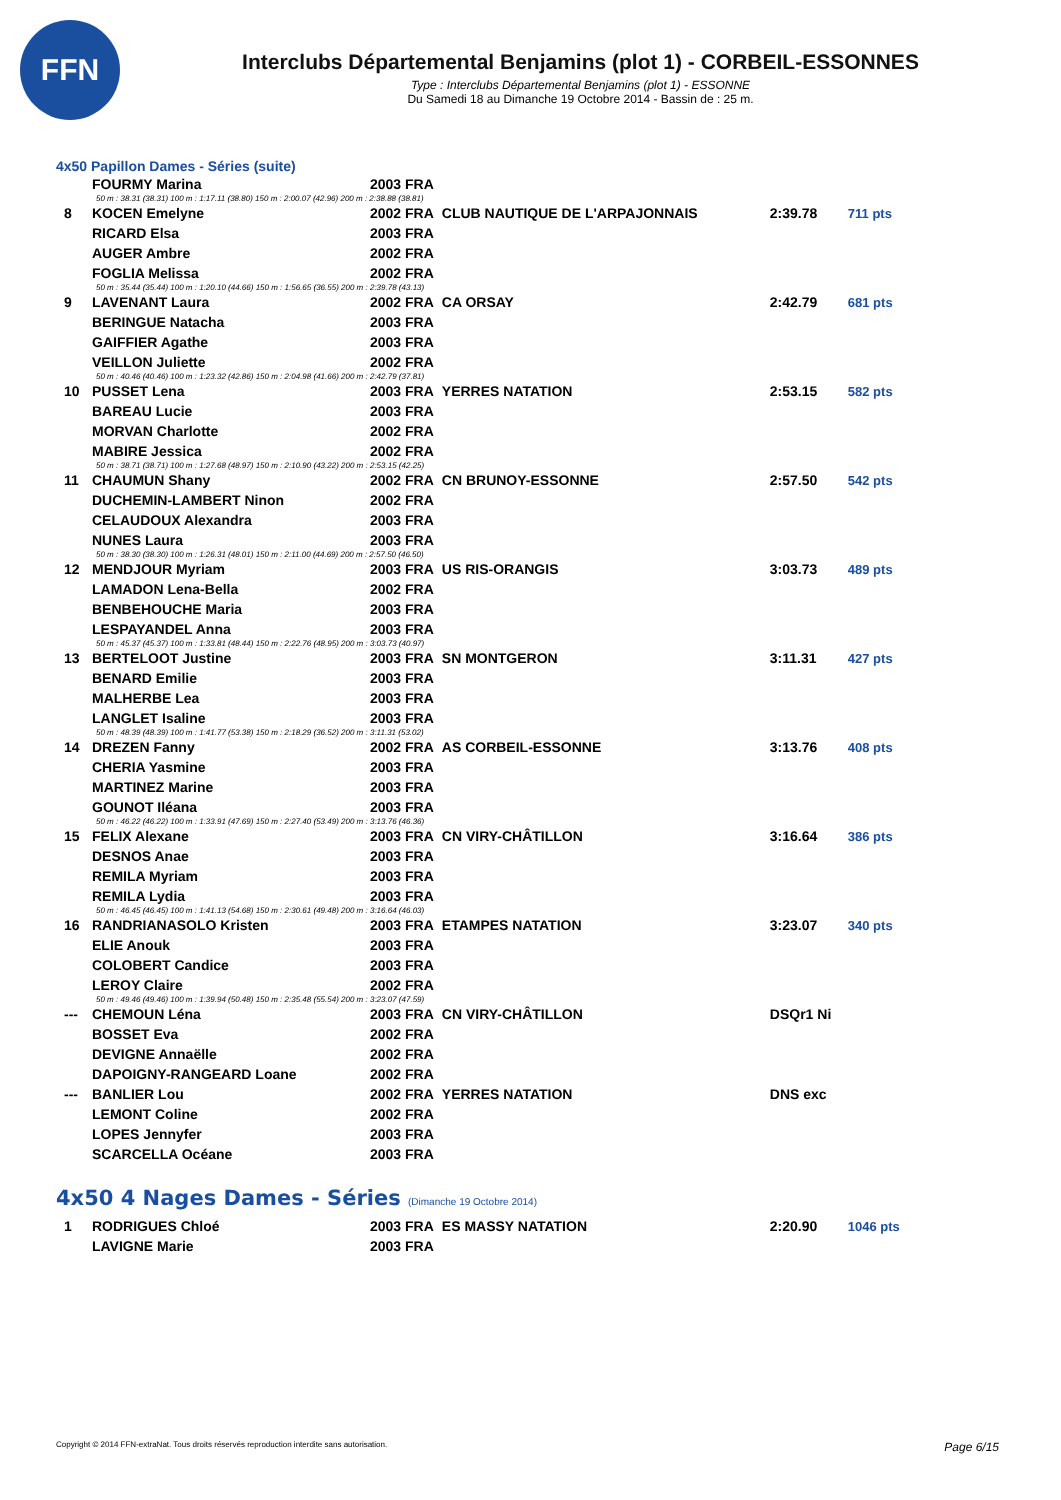FFN
Interclubs Départemental Benjamins (plot 1) - CORBEIL-ESSONNES
Type : Interclubs Départemental Benjamins (plot 1) - ESSONNE
Du Samedi 18 au Dimanche 19 Octobre 2014 - Bassin de : 25 m.
4x50 Papillon Dames - Séries (suite)
| | FOURMY Marina | 2003 FRA | | | |
| 50 m : 38.31 (38.31) 100 m : 1:17.11 (38.80) 150 m : 2:00.07 (42.96) 200 m : 2:38.88 (38.81) | | | | | |
| 8 | KOCEN Emelyne | 2002 FRA | CLUB NAUTIQUE DE L'ARPAJONNAIS | 2:39.78 | 711 pts |
| | RICARD Elsa | 2003 FRA | | | |
| | AUGER Ambre | 2002 FRA | | | |
| | FOGLIA Melissa | 2002 FRA | | | |
| 50 m : 35.44 (35.44) 100 m : 1:20.10 (44.66) 150 m : 1:56.65 (36.55) 200 m : 2:39.78 (43.13) | | | | | |
| 9 | LAVENANT Laura | 2002 FRA | CA ORSAY | 2:42.79 | 681 pts |
| | BERINGUE Natacha | 2003 FRA | | | |
| | GAIFFIER Agathe | 2003 FRA | | | |
| | VEILLON Juliette | 2002 FRA | | | |
| 50 m : 40.46 (40.46) 100 m : 1:23.32 (42.86) 150 m : 2:04.98 (41.66) 200 m : 2:42.79 (37.81) | | | | | |
| 10 | PUSSET Lena | 2003 FRA | YERRES NATATION | 2:53.15 | 582 pts |
| | BAREAU Lucie | 2003 FRA | | | |
| | MORVAN Charlotte | 2002 FRA | | | |
| | MABIRE Jessica | 2002 FRA | | | |
| 50 m : 38.71 (38.71) 100 m : 1:27.68 (48.97) 150 m : 2:10.90 (43.22) 200 m : 2:53.15 (42.25) | | | | | |
| 11 | CHAUMUN Shany | 2002 FRA | CN BRUNOY-ESSONNE | 2:57.50 | 542 pts |
| | DUCHEMIN-LAMBERT Ninon | 2002 FRA | | | |
| | CELAUDOUX Alexandra | 2003 FRA | | | |
| | NUNES Laura | 2003 FRA | | | |
| 50 m : 38.30 (38.30) 100 m : 1:26.31 (48.01) 150 m : 2:11.00 (44.69) 200 m : 2:57.50 (46.50) | | | | | |
| 12 | MENDJOUR Myriam | 2003 FRA | US RIS-ORANGIS | 3:03.73 | 489 pts |
| | LAMADON Lena-Bella | 2002 FRA | | | |
| | BENBEHOUCHE Maria | 2003 FRA | | | |
| | LESPAYANDEL Anna | 2003 FRA | | | |
| 50 m : 45.37 (45.37) 100 m : 1:33.81 (48.44) 150 m : 2:22.76 (48.95) 200 m : 3:03.73 (40.97) | | | | | |
| 13 | BERTELOOT Justine | 2003 FRA | SN MONTGERON | 3:11.31 | 427 pts |
| | BENARD Emilie | 2003 FRA | | | |
| | MALHERBE Lea | 2003 FRA | | | |
| | LANGLET Isaline | 2003 FRA | | | |
| 50 m : 48.39 (48.39) 100 m : 1:41.77 (53.38) 150 m : 2:18.29 (36.52) 200 m : 3:11.31 (53.02) | | | | | |
| 14 | DREZEN Fanny | 2002 FRA | AS CORBEIL-ESSONNE | 3:13.76 | 408 pts |
| | CHERIA Yasmine | 2003 FRA | | | |
| | MARTINEZ Marine | 2003 FRA | | | |
| | GOUNOT Iléana | 2003 FRA | | | |
| 50 m : 46.22 (46.22) 100 m : 1:33.91 (47.69) 150 m : 2:27.40 (53.49) 200 m : 3:13.76 (46.36) | | | | | |
| 15 | FELIX Alexane | 2003 FRA | CN VIRY-CHÂTILLON | 3:16.64 | 386 pts |
| | DESNOS Anae | 2003 FRA | | | |
| | REMILA Myriam | 2003 FRA | | | |
| | REMILA Lydia | 2003 FRA | | | |
| 50 m : 46.45 (46.45) 100 m : 1:41.13 (54.68) 150 m : 2:30.61 (49.48) 200 m : 3:16.64 (46.03) | | | | | |
| 16 | RANDRIANASOLO Kristen | 2003 FRA | ETAMPES NATATION | 3:23.07 | 340 pts |
| | ELIE Anouk | 2003 FRA | | | |
| | COLOBERT Candice | 2003 FRA | | | |
| | LEROY Claire | 2002 FRA | | | |
| 50 m : 49.46 (49.46) 100 m : 1:39.94 (50.48) 150 m : 2:35.48 (55.54) 200 m : 3:23.07 (47.59) | | | | | |
| --- | CHEMOUN Léna | 2003 FRA | CN VIRY-CHÂTILLON | DSQr1 Ni | |
| | BOSSET Eva | 2002 FRA | | | |
| | DEVIGNE Annaëlle | 2002 FRA | | | |
| | DAPOIGNY-RANGEARD Loane | 2002 FRA | | | |
| --- | BANLIER Lou | 2002 FRA | YERRES NATATION | DNS exc | |
| | LEMONT Coline | 2002 FRA | | | |
| | LOPES Jennyfer | 2003 FRA | | | |
| | SCARCELLA Océane | 2003 FRA | | | |
4x50 4 Nages Dames - Séries (Dimanche 19 Octobre 2014)
| 1 | RODRIGUES Chloé | 2003 FRA | ES MASSY NATATION | 2:20.90 | 1046 pts |
| | LAVIGNE Marie | 2003 FRA | | | |
Copyright © 2014 FFN-extraNat. Tous droits réservés reproduction interdite sans autorisation. Page 6/15